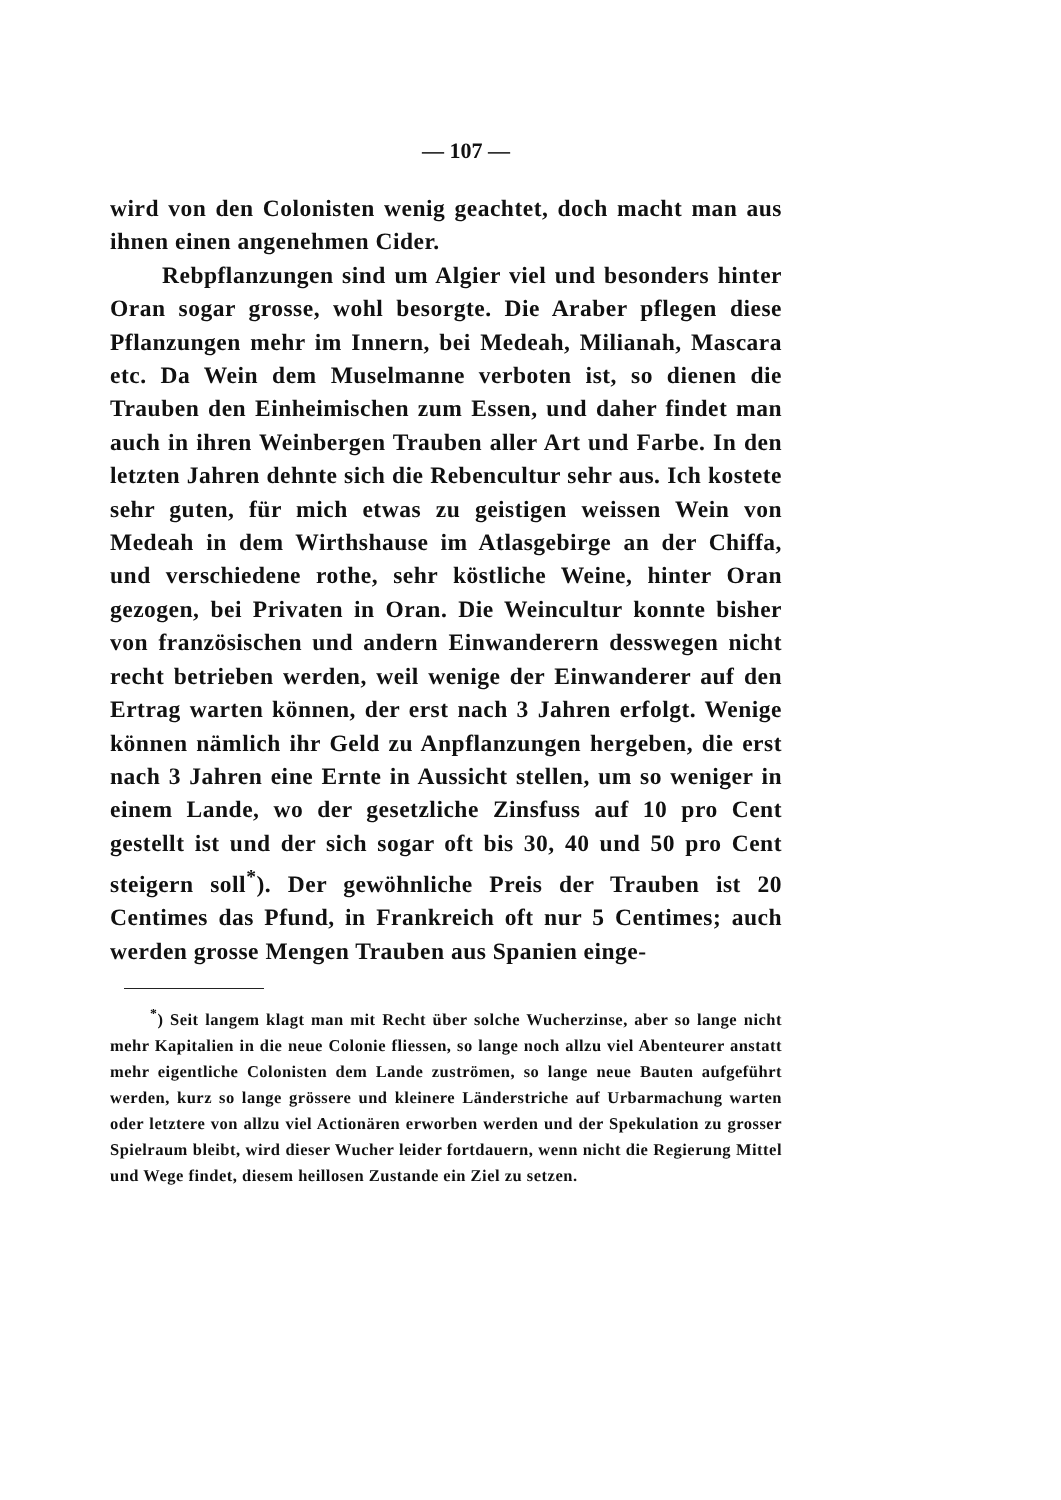— 107 —
wird von den Colonisten wenig geachtet, doch macht man aus ihnen einen angenehmen Cider.
Rebpflanzungen sind um Algier viel und besonders hinter Oran sogar grosse, wohl besorgte. Die Araber pflegen diese Pflanzungen mehr im Innern, bei Medeah, Milianah, Mascara etc. Da Wein dem Muselmanne verboten ist, so dienen die Trauben den Einheimischen zum Essen, und daher findet man auch in ihren Weinbergen Trauben aller Art und Farbe. In den letzten Jahren dehnte sich die Rebencultur sehr aus. Ich kostete sehr guten, für mich etwas zu geistigen weissen Wein von Medeah in dem Wirthshause im Atlasgebirge an der Chiffa, und verschiedene rothe, sehr köstliche Weine, hinter Oran gezogen, bei Privaten in Oran. Die Weincultur konnte bisher von französischen und andern Einwanderern desswegen nicht recht betrieben werden, weil wenige der Einwanderer auf den Ertrag warten können, der erst nach 3 Jahren erfolgt. Wenige können nämlich ihr Geld zu Anpflanzungen hergeben, die erst nach 3 Jahren eine Ernte in Aussicht stellen, um so weniger in einem Lande, wo der gesetzliche Zinsfuss auf 10 pro Cent gestellt ist und der sich sogar oft bis 30, 40 und 50 pro Cent steigern soll<sup>*</sup>). Der gewöhnliche Preis der Trauben ist 20 Centimes das Pfund, in Frankreich oft nur 5 Centimes; auch werden grosse Mengen Trauben aus Spanien einge-
<sup>*</sup>) Seit langem klagt man mit Recht über solche Wucherzinse, aber so lange nicht mehr Kapitalien in die neue Colonie fliessen, so lange noch allzu viel Abenteurer anstatt mehr eigentliche Colonisten dem Lande zuströmen, so lange neue Bauten aufgeführt werden, kurz so lange grössere und kleinere Länderstriche auf Urbarmachung warten oder letztere von allzu viel Actionären erworben werden und der Spekulation zu grosser Spielraum bleibt, wird dieser Wucher leider fortdauern, wenn nicht die Regierung Mittel und Wege findet, diesem heillosen Zustande ein Ziel zu setzen.